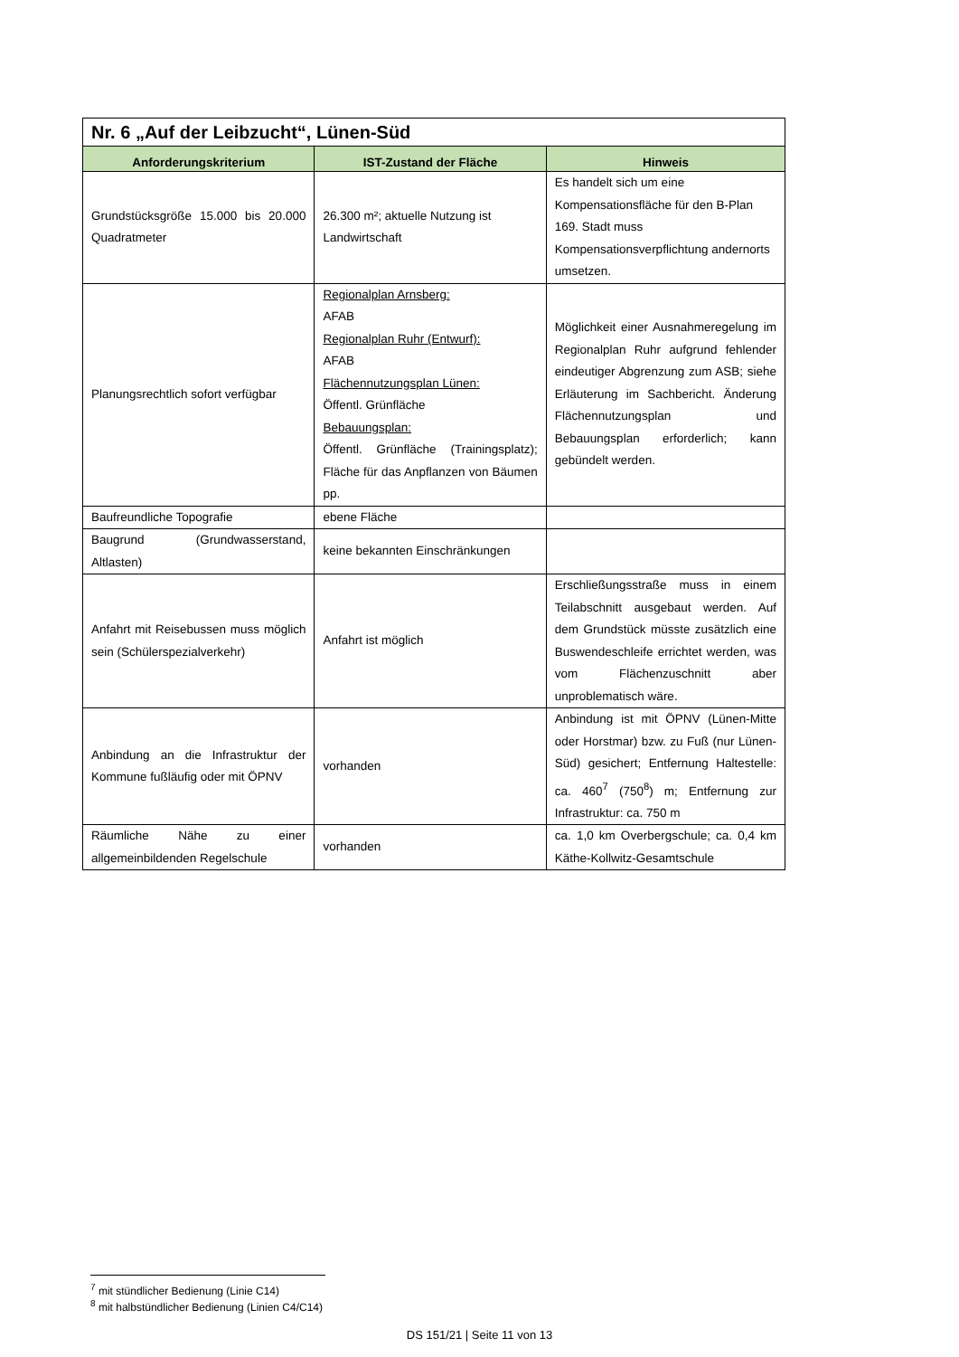| Nr. 6 „Auf der Leibzucht“, Lünen-Süd | | |
| Anforderungskriterium | IST-Zustand der Fläche | Hinweis |
| Grundstücksgröße 15.000 bis 20.000 Quadratmeter | 26.300 m²; aktuelle Nutzung ist Landwirtschaft | Es handelt sich um eine Kompensationsfläche für den B-Plan 169. Stadt muss Kompensationsverpflichtung andernorts umsetzen. |
| Planungsrechtlich sofort verfügbar | Regionalplan Arnsberg: AFAB Regionalplan Ruhr (Entwurf): AFAB Flächennutzungsplan Lünen: Öffentl. Grünfläche Bebauungsplan: Öffentl. Grünfläche (Trainingsplatz); Fläche für das Anpflanzen von Bäumen pp. | Möglichkeit einer Ausnahmeregelung im Regionalplan Ruhr aufgrund fehlender eindeutiger Abgrenzung zum ASB; siehe Erläuterung im Sachbericht. Änderung Flächennutzungsplan und Bebauungsplan erforderlich; kann gebündelt werden. |
| Baufreundliche Topografie | ebene Fläche | |
| Baugrund (Grundwasserstand, Altlasten) | keine bekannten Einschränkungen | |
| Anfahrt mit Reisebussen muss möglich sein (Schülerspezialverkehr) | Anfahrt ist möglich | Erschließungsstraße muss in einem Teilabschnitt ausgebaut werden. Auf dem Grundstück müsste zusätzlich eine Buswendeschleife errichtet werden, was vom Flächenzuschnitt aber unproblematisch wäre. |
| Anbindung an die Infrastruktur der Kommune fußläufig oder mit ÖPNV | vorhanden | Anbindung ist mit ÖPNV (Lünen-Mitte oder Horstmar) bzw. zu Fuß (nur Lünen-Süd) gesichert; Entfernung Haltestelle: ca. 460<sup>7</sup> (750<sup>8</sup>) m; Entfernung zur Infrastruktur: ca. 750 m |
| Räumliche Nähe zu einer allgemeinbildenden Regelschule | vorhanden | ca. 1,0 km Overbergschule; ca. 0,4 km Käthe-Kollwitz-Gesamtschule |
<sup>7</sup> mit stündlicher Bedienung (Linie C14)
<sup>8</sup> mit halbstündlicher Bedienung (Linien C4/C14)
DS 151/21 | Seite 11 von 13